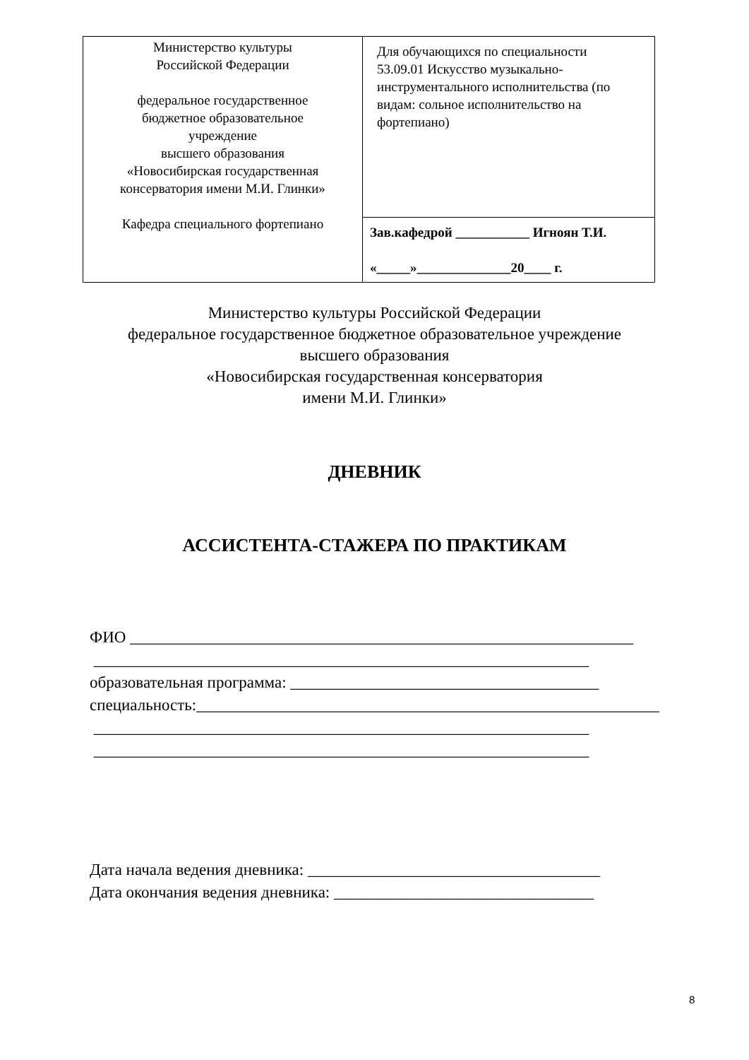| Министерство культуры Российской Федерации федеральное государственное бюджетное образовательное учреждение высшего образования «Новосибирская государственная консерватория имени М.И. Глинки» Кафедра специального фортепиано | Для обучающихся по специальности 53.09.01 Искусство музыкально-инструментального исполнительства (по видам: сольное исполнительство на фортепиано) |
| | Зав.кафедрой ___________ Игноян Т.И. «_____»______________20____ г. |
Министерство культуры Российской Федерации
федеральное государственное бюджетное образовательное учреждение
высшего образования
«Новосибирская государственная консерватория
имени М.И. Глинки»
ДНЕВНИК
АССИСТЕНТА-СТАЖЕРА ПО ПРАКТИКАМ
ФИО ______________________________________________________________
_____________________________________________________________
образовательная программа: ______________________________________
специальность:_________________________________________________________
_____________________________________________________________
_____________________________________________________________
Дата начала ведения дневника: ____________________________________
Дата окончания ведения дневника: ________________________________
8